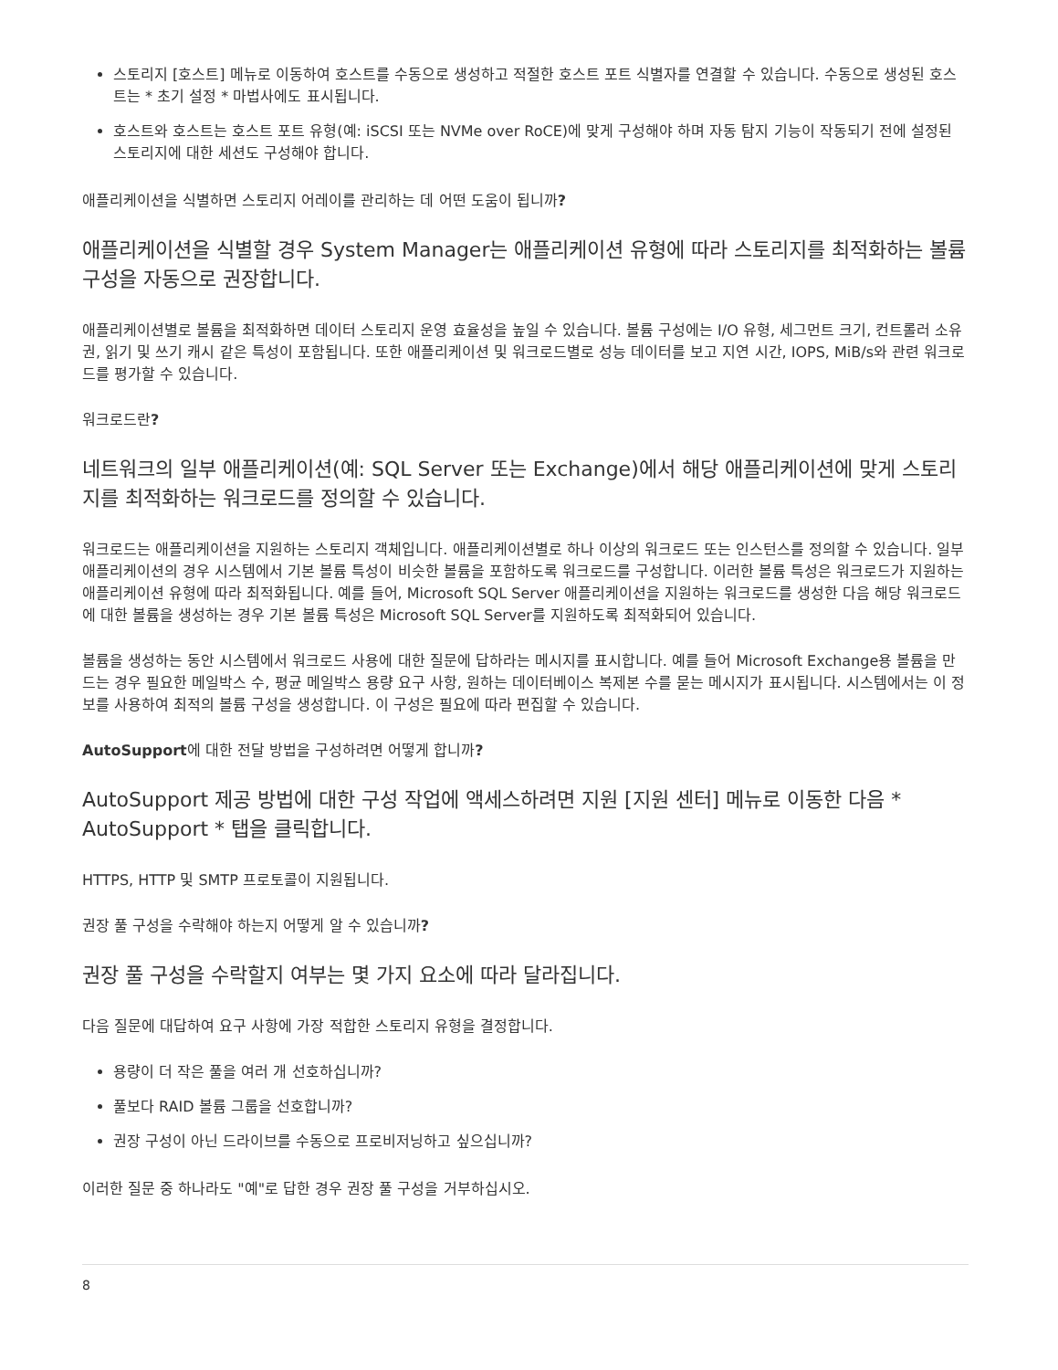스토리지 [호스트] 메뉴로 이동하여 호스트를 수동으로 생성하고 적절한 호스트 포트 식별자를 연결할 수 있습니다. 수동으로 생성된 호스트는 * 초기 설정 * 마법사에도 표시됩니다.
호스트와 호스트는 호스트 포트 유형(예: iSCSI 또는 NVMe over RoCE)에 맞게 구성해야 하며 자동 탐지 기능이 작동되기 전에 설정된 스토리지에 대한 세션도 구성해야 합니다.
애플리케이션을 식별하면 스토리지 어레이를 관리하는 데 어떤 도움이 됩니까?
애플리케이션을 식별할 경우 System Manager는 애플리케이션 유형에 따라 스토리지를 최적화하는 볼륨 구성을 자동으로 권장합니다.
애플리케이션별로 볼륨을 최적화하면 데이터 스토리지 운영 효율성을 높일 수 있습니다. 볼륨 구성에는 I/O 유형, 세그먼트 크기, 컨트롤러 소유권, 읽기 및 쓰기 캐시 같은 특성이 포함됩니다. 또한 애플리케이션 및 워크로드별로 성능 데이터를 보고 지연 시간, IOPS, MiB/s와 관련 워크로드를 평가할 수 있습니다.
워크로드란?
네트워크의 일부 애플리케이션(예: SQL Server 또는 Exchange)에서 해당 애플리케이션에 맞게 스토리지를 최적화하는 워크로드를 정의할 수 있습니다.
워크로드는 애플리케이션을 지원하는 스토리지 객체입니다. 애플리케이션별로 하나 이상의 워크로드 또는 인스턴스를 정의할 수 있습니다. 일부 애플리케이션의 경우 시스템에서 기본 볼륨 특성이 비슷한 볼륨을 포함하도록 워크로드를 구성합니다. 이러한 볼륨 특성은 워크로드가 지원하는 애플리케이션 유형에 따라 최적화됩니다. 예를 들어, Microsoft SQL Server 애플리케이션을 지원하는 워크로드를 생성한 다음 해당 워크로드에 대한 볼륨을 생성하는 경우 기본 볼륨 특성은 Microsoft SQL Server를 지원하도록 최적화되어 있습니다.
볼륨을 생성하는 동안 시스템에서 워크로드 사용에 대한 질문에 답하라는 메시지를 표시합니다. 예를 들어 Microsoft Exchange용 볼륨을 만드는 경우 필요한 메일박스 수, 평균 메일박스 용량 요구 사항, 원하는 데이터베이스 복제본 수를 묻는 메시지가 표시됩니다. 시스템에서는 이 정보를 사용하여 최적의 볼륨 구성을 생성합니다. 이 구성은 필요에 따라 편집할 수 있습니다.
AutoSupport에 대한 전달 방법을 구성하려면 어떻게 합니까?
AutoSupport 제공 방법에 대한 구성 작업에 액세스하려면 지원 [지원 센터] 메뉴로 이동한 다음 * AutoSupport * 탭을 클릭합니다.
HTTPS, HTTP 및 SMTP 프로토콜이 지원됩니다.
권장 풀 구성을 수락해야 하는지 어떻게 알 수 있습니까?
권장 풀 구성을 수락할지 여부는 몇 가지 요소에 따라 달라집니다.
다음 질문에 대답하여 요구 사항에 가장 적합한 스토리지 유형을 결정합니다.
용량이 더 작은 풀을 여러 개 선호하십니까?
풀보다 RAID 볼륨 그룹을 선호합니까?
권장 구성이 아닌 드라이브를 수동으로 프로비저닝하고 싶으십니까?
이러한 질문 중 하나라도 "예"로 답한 경우 권장 풀 구성을 거부하십시오.
8